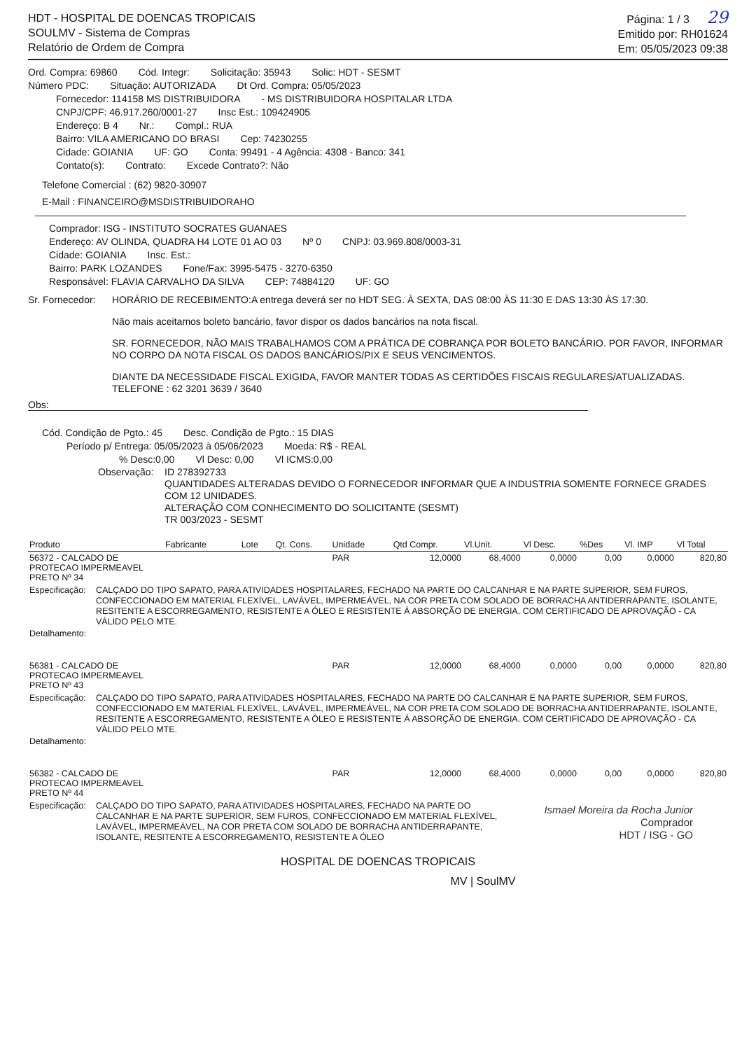HDT - HOSPITAL DE DOENCAS TROPICAIS
SOULMV - Sistema de Compras
Relatório de Ordem de Compra
Página: 1 / 3 29
Emitido por: RH01624
Em: 05/05/2023 09:38
Ord. Compra: 69860 Cód. Integr: Solicitação: 35943 Solic: HDT - SESMT
Número PDC: Situação: AUTORIZADA Dt Ord. Compra: 05/05/2023
Fornecedor: 114158 MS DISTRIBUIDORA - MS DISTRIBUIDORA HOSPITALAR LTDA
CNPJ/CPF: 46.917.260/0001-27 Insc Est.: 109424905
Endereço: B 4 Nr.: Compl.: RUA
Bairro: VILA AMERICANO DO BRASI Cep: 74230255
Cidade: GOIANIA UF: GO Conta: 99491 - 4 Agência: 4308 - Banco: 341
Contato(s): Contrato: Excede Contrato?: Não
Telefone Comercial : (62) 9820-30907
E-Mail : FINANCEIRO@MSDISTRIBUIDORAHO
Comprador: ISG - INSTITUTO SOCRATES GUANAES
Endereço: AV OLINDA, QUADRA H4 LOTE 01 AO 03 Nº 0 CNPJ: 03.969.808/0003-31
Cidade: GOIANIA Insc. Est.:
Bairro: PARK LOZANDES Fone/Fax: 3995-5475 - 3270-6350
Responsável: FLAVIA CARVALHO DA SILVA CEP: 74884120 UF: GO
Sr. Fornecedor:
HORÁRIO DE RECEBIMENTO:A entrega deverá ser no HDT SEG. À SEXTA, DAS 08:00 ÀS 11:30 E DAS 13:30 ÀS 17:30.
Não mais aceitamos boleto bancário, favor dispor os dados bancários na nota fiscal.
SR. FORNECEDOR, NÃO MAIS TRABALHAMOS COM A PRÁTICA DE COBRANÇA POR BOLETO BANCÁRIO. POR FAVOR, INFORMAR NO CORPO DA NOTA FISCAL OS DADOS BANCÁRIOS/PIX E SEUS VENCIMENTOS.
DIANTE DA NECESSIDADE FISCAL EXIGIDA, FAVOR MANTER TODAS AS CERTIDÕES FISCAIS REGULARES/ATUALIZADAS.
TELEFONE : 62 3201 3639 / 3640
Obs:
Cód. Condição de Pgto.: 45 Desc. Condição de Pgto.: 15 DIAS
Período p/ Entrega: 05/05/2023 à 05/06/2023 Moeda: R$ - REAL
% Desc:0,00 Vl Desc: 0,00 Vl ICMS:0,00
Observação: ID 278392733
QUANTIDADES ALTERADAS DEVIDO O FORNECEDOR INFORMAR QUE A INDUSTRIA SOMENTE FORNECE GRADES COM 12 UNIDADES.
ALTERAÇÃO COM CONHECIMENTO DO SOLICITANTE (SESMT)
TR 003/2023 - SESMT
| Produto | Fabricante | Lote | Qt. Cons. | Unidade | Qtd Compr. | Vl.Unit. | Vl Desc. | %Des | Vl. IMP | Vl Total |
| --- | --- | --- | --- | --- | --- | --- | --- | --- | --- | --- |
| 56372 - CALCADO DE PROTECAO IMPERMEAVEL PRETO Nº 34 | | | | PAR | 12,0000 | 68,4000 | 0,0000 | 0,00 | 0,0000 | 820,80 |
| Especificação: CALÇADO DO TIPO SAPATO, PARA ATIVIDADES HOSPITALARES, FECHADO NA PARTE DO CALCANHAR E NA PARTE SUPERIOR, SEM FUROS, CONFECCIONADO EM MATERIAL FLEXÍVEL, LAVÁVEL, IMPERMEÁVEL, NA COR PRETA COM SOLADO DE BORRACHA ANTIDERRAPANTE, ISOLANTE, RESITENTE A ESCORREGAMENTO, RESISTENTE A ÓLEO E RESISTENTE Á ABSORÇÃO DE ENERGIA. COM CERTIFICADO DE APROVAÇÃO - CA VÁLIDO PELO MTE. Detalhamento: | | | | | | | | | | |
| 56381 - CALCADO DE PROTECAO IMPERMEAVEL PRETO Nº 43 | | | | PAR | 12,0000 | 68,4000 | 0,0000 | 0,00 | 0,0000 | 820,80 |
| Especificação: CALÇADO DO TIPO SAPATO, PARA ATIVIDADES HOSPITALARES, FECHADO NA PARTE DO CALCANHAR E NA PARTE SUPERIOR, SEM FUROS, CONFECCIONADO EM MATERIAL FLEXÍVEL, LAVÁVEL, IMPERMEÁVEL, NA COR PRETA COM SOLADO DE BORRACHA ANTIDERRAPANTE, ISOLANTE, RESITENTE A ESCORREGAMENTO, RESISTENTE A ÓLEO E RESISTENTE Á ABSORÇÃO DE ENERGIA. COM CERTIFICADO DE APROVAÇÃO - CA VÁLIDO PELO MTE. Detalhamento: | | | | | | | | | | |
| 56382 - CALCADO DE PROTECAO IMPERMEAVEL PRETO Nº 44 | | | | PAR | 12,0000 | 68,4000 | 0,0000 | 0,00 | 0,0000 | 820,80 |
| Especificação: CALÇADO DO TIPO SAPATO, PARA ATIVIDADES HOSPITALARES, FECHADO NA PARTE DO CALCANHAR E NA PARTE SUPERIOR, SEM FUROS, CONFECCIONADO EM MATERIAL FLEXÍVEL, LAVÁVEL, IMPERMEÁVEL, NA COR PRETA COM SOLADO DE BORRACHA ANTIDERRAPANTE, ISOLANTE, RESITENTE A ESCORREGAMENTO, RESISTENTE A ÓLEO | | | | | | | | | | |
Ismael Moreira da Rocha Junior
Comprador
HDT / ISG - GO
HOSPITAL DE DOENCAS TROPICAIS
MV | SoulMV